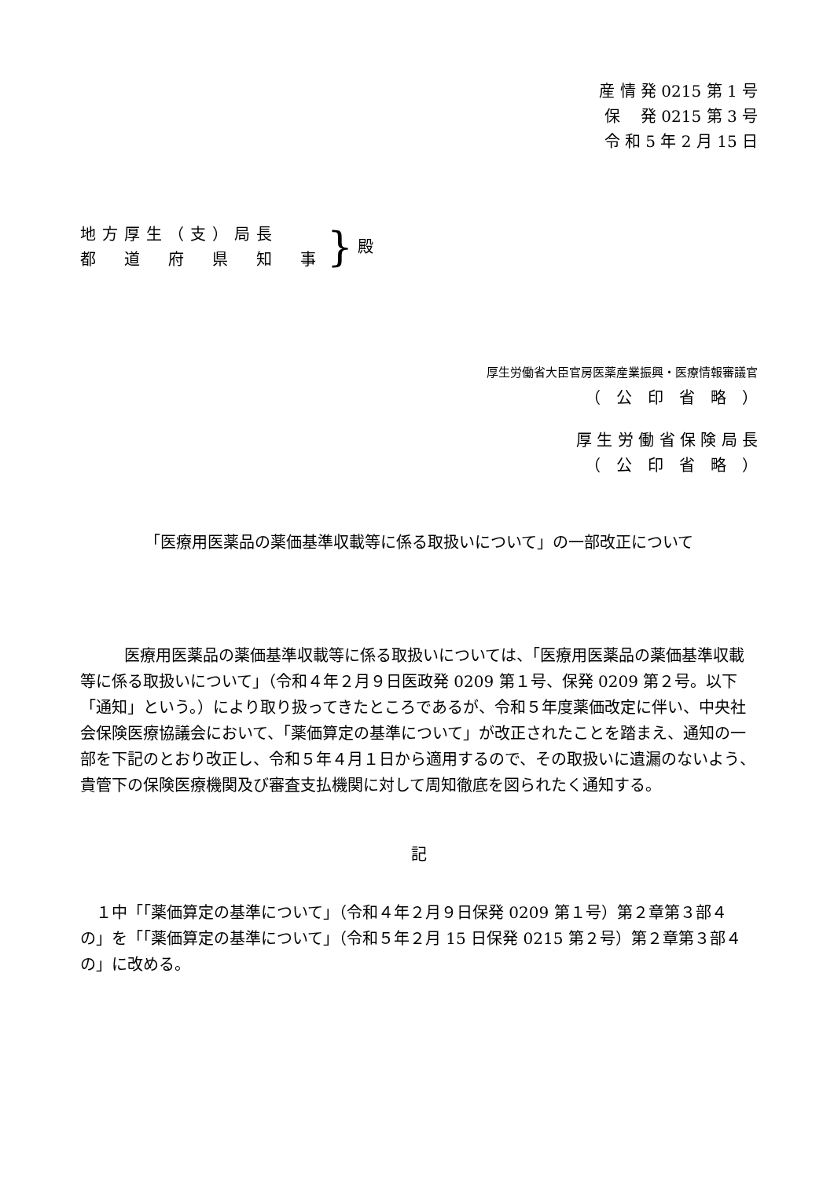産 情 発 0215 第 1 号
保　 発 0215 第 3 号
令 和 5 年 2 月 15 日
地方厚生（支）局長
都　道　府　県　知　事
} 殿
厚生労働省大臣官房医薬産業振興・医療情報審議官
（　公　印　省　略　）
厚 生 労 働 省 保 険 局 長
（　公　印　省　略　）
「医療用医薬品の薬価基準収載等に係る取扱いについて」の一部改正について
医療用医薬品の薬価基準収載等に係る取扱いについては、「医療用医薬品の薬価基準収載等に係る取扱いについて」（令和４年２月９日医政発 0209 第１号、保発 0209 第２号。以下「通知」という。）により取り扱ってきたところであるが、令和５年度薬価改定に伴い、中央社会保険医療協議会において、「薬価算定の基準について」が改正されたことを踏まえ、通知の一部を下記のとおり改正し、令和５年４月１日から適用するので、その取扱いに遺漏のないよう、貴管下の保険医療機関及び審査支払機関に対して周知徹底を図られたく通知する。
記
１中「「薬価算定の基準について」（令和４年２月９日保発 0209 第１号）第２章第３部４の」を「「薬価算定の基準について」（令和５年２月 15 日保発 0215 第２号）第２章第３部４の」に改める。